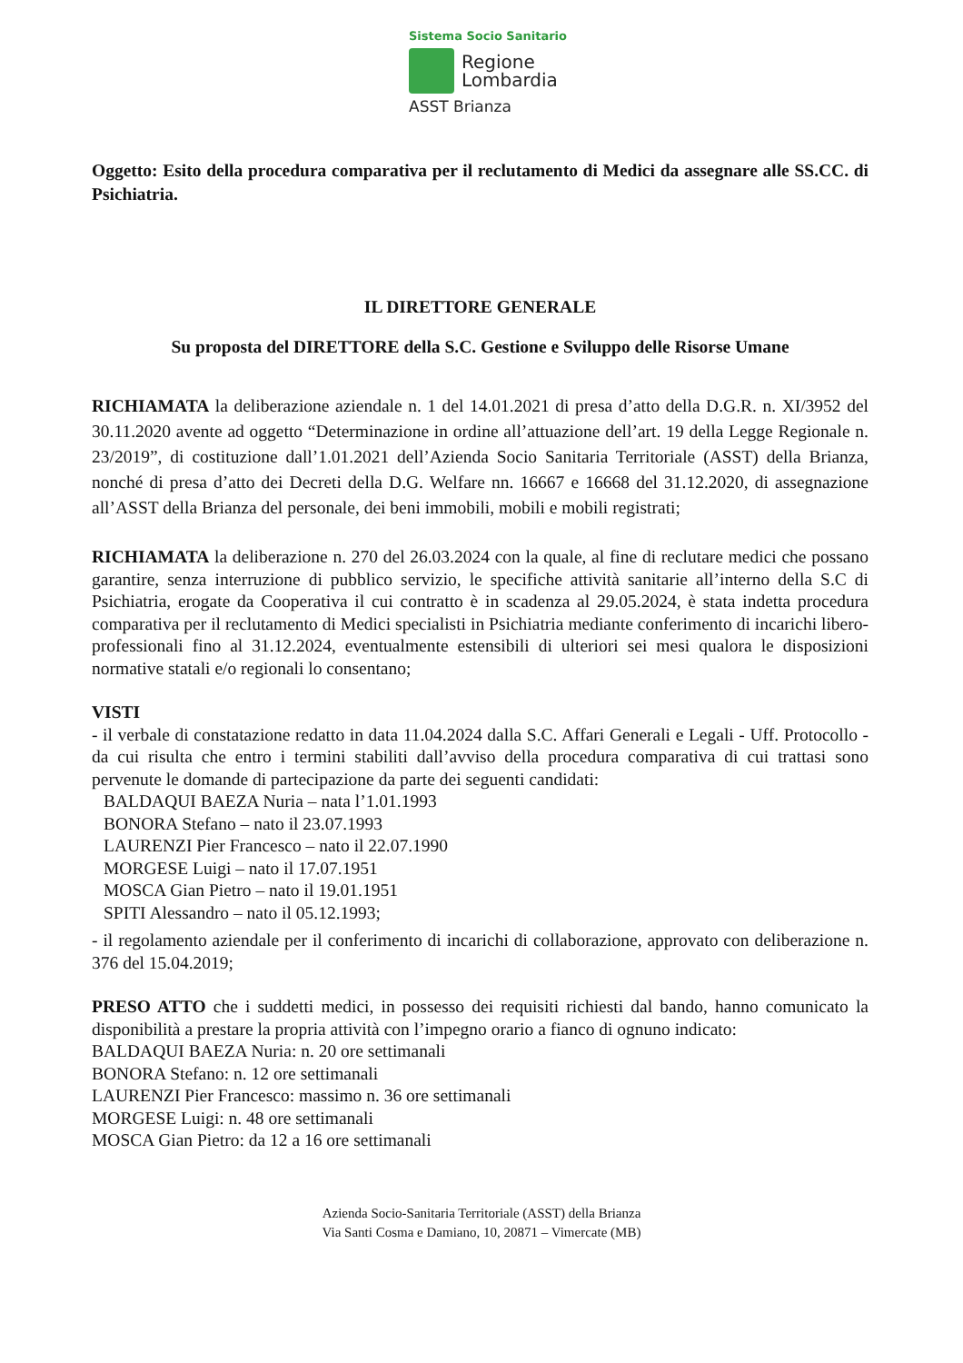Sistema Socio Sanitario
Regione
Lombardia
ASST Brianza
Oggetto: Esito della procedura comparativa per il reclutamento di Medici da assegnare alle SS.CC. di Psichiatria.
IL DIRETTORE GENERALE
Su proposta del DIRETTORE della S.C. Gestione e Sviluppo delle Risorse Umane
RICHIAMATA la deliberazione aziendale n. 1 del 14.01.2021 di presa d’atto della D.G.R. n. XI/3952 del 30.11.2020 avente ad oggetto “Determinazione in ordine all’attuazione dell’art. 19 della Legge Regionale n. 23/2019”, di costituzione dall’1.01.2021 dell’Azienda Socio Sanitaria Territoriale (ASST) della Brianza, nonché di presa d’atto dei Decreti della D.G. Welfare nn. 16667 e 16668 del 31.12.2020, di assegnazione all’ASST della Brianza del personale, dei beni immobili, mobili e mobili registrati;
RICHIAMATA la deliberazione n. 270 del 26.03.2024 con la quale, al fine di reclutare medici che possano garantire, senza interruzione di pubblico servizio, le specifiche attività sanitarie all’interno della S.C di Psichiatria, erogate da Cooperativa il cui contratto è in scadenza al 29.05.2024, è stata indetta procedura comparativa per il reclutamento di Medici specialisti in Psichiatria mediante conferimento di incarichi libero-professionali fino al 31.12.2024, eventualmente estensibili di ulteriori sei mesi qualora le disposizioni normative statali e/o regionali lo consentano;
VISTI
- il verbale di constatazione redatto in data 11.04.2024 dalla S.C. Affari Generali e Legali - Uff. Protocollo - da cui risulta che entro i termini stabiliti dall’avviso della procedura comparativa di cui trattasi sono pervenute le domande di partecipazione da parte dei seguenti candidati:
BALDAQUI BAEZA Nuria – nata l’1.01.1993
BONORA Stefano – nato il 23.07.1993
LAURENZI Pier Francesco – nato il 22.07.1990
MORGESE Luigi – nato il 17.07.1951
MOSCA Gian Pietro – nato il 19.01.1951
SPITI Alessandro – nato il 05.12.1993;
- il regolamento aziendale per il conferimento di incarichi di collaborazione, approvato con deliberazione n. 376 del 15.04.2019;
PRESO ATTO che i suddetti medici, in possesso dei requisiti richiesti dal bando, hanno comunicato la disponibilità a prestare la propria attività con l’impegno orario a fianco di ognuno indicato:
BALDAQUI BAEZA Nuria: n. 20 ore settimanali
BONORA Stefano: n. 12 ore settimanali
LAURENZI Pier Francesco: massimo n. 36 ore settimanali
MORGESE Luigi: n. 48 ore settimanali
MOSCA Gian Pietro: da 12 a 16 ore settimanali
Azienda Socio-Sanitaria Territoriale (ASST) della Brianza
Via Santi Cosma e Damiano, 10, 20871 – Vimercate (MB)